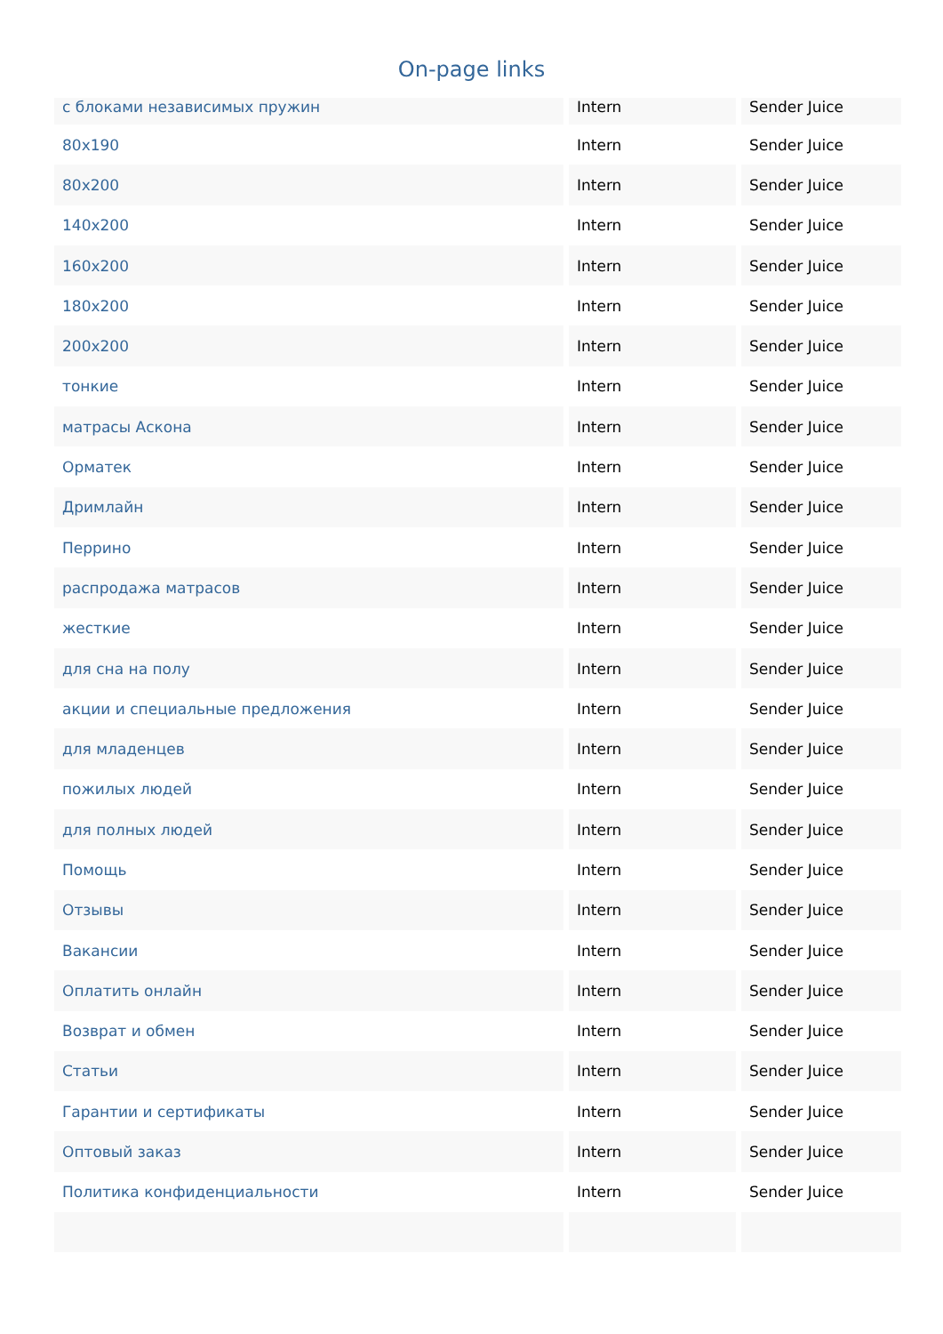On-page links
| с блоками независимых пружин | Intern | Sender Juice |
| 80x190 | Intern | Sender Juice |
| 80x200 | Intern | Sender Juice |
| 140x200 | Intern | Sender Juice |
| 160x200 | Intern | Sender Juice |
| 180x200 | Intern | Sender Juice |
| 200x200 | Intern | Sender Juice |
| тонкие | Intern | Sender Juice |
| матрасы Аскона | Intern | Sender Juice |
| Орматек | Intern | Sender Juice |
| Дримлайн | Intern | Sender Juice |
| Перрино | Intern | Sender Juice |
| распродажа матрасов | Intern | Sender Juice |
| жесткие | Intern | Sender Juice |
| для сна на полу | Intern | Sender Juice |
| акции и специальные предложения | Intern | Sender Juice |
| для младенцев | Intern | Sender Juice |
| пожилых людей | Intern | Sender Juice |
| для полных людей | Intern | Sender Juice |
| Помощь | Intern | Sender Juice |
| Отзывы | Intern | Sender Juice |
| Вакансии | Intern | Sender Juice |
| Оплатить онлайн | Intern | Sender Juice |
| Возврат и обмен | Intern | Sender Juice |
| Статьи | Intern | Sender Juice |
| Гарантии и сертификаты | Intern | Sender Juice |
| Оптовый заказ | Intern | Sender Juice |
| Политика конфиденциальности | Intern | Sender Juice |